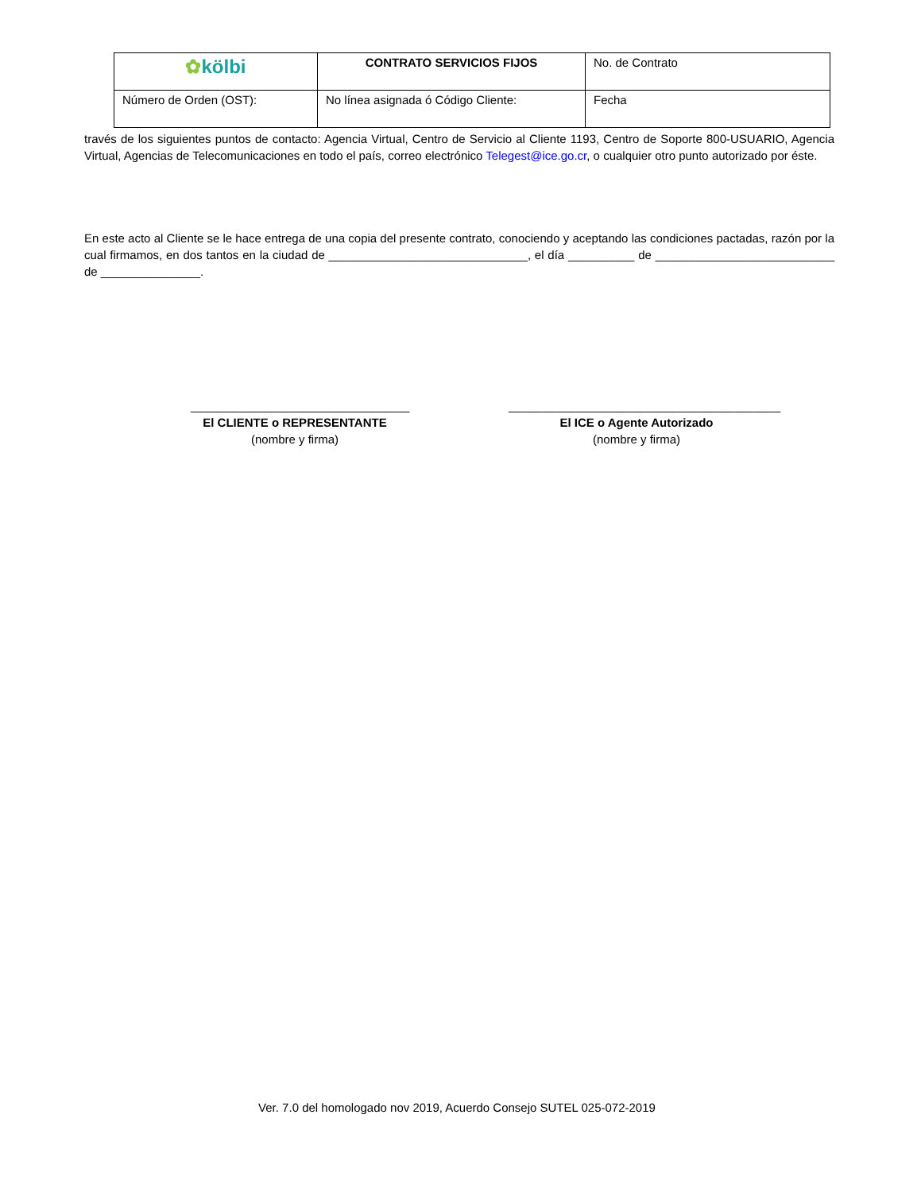| ✿ kölbi | CONTRATO SERVICIOS FIJOS | No. de Contrato |
| Número de Orden (OST): | No línea asignada ó Código Cliente: | Fecha |
través de los siguientes puntos de contacto: Agencia Virtual, Centro de Servicio al Cliente 1193, Centro de Soporte 800-USUARIO, Agencia Virtual, Agencias de Telecomunicaciones en todo el país, correo electrónico Telegest@ice.go.cr, o cualquier otro punto autorizado por éste.
En este acto al Cliente se le hace entrega de una copia del presente contrato, conociendo y aceptando las condiciones pactadas, razón por la cual firmamos, en dos tantos en la ciudad de ______________________________, el día __________ de ___________________________ de _______________.
_________________________________
El CLIENTE o REPRESENTANTE
(nombre y firma)
_________________________________________
El ICE o Agente Autorizado
(nombre y firma)
Ver. 7.0 del homologado nov 2019, Acuerdo Consejo SUTEL 025-072-2019